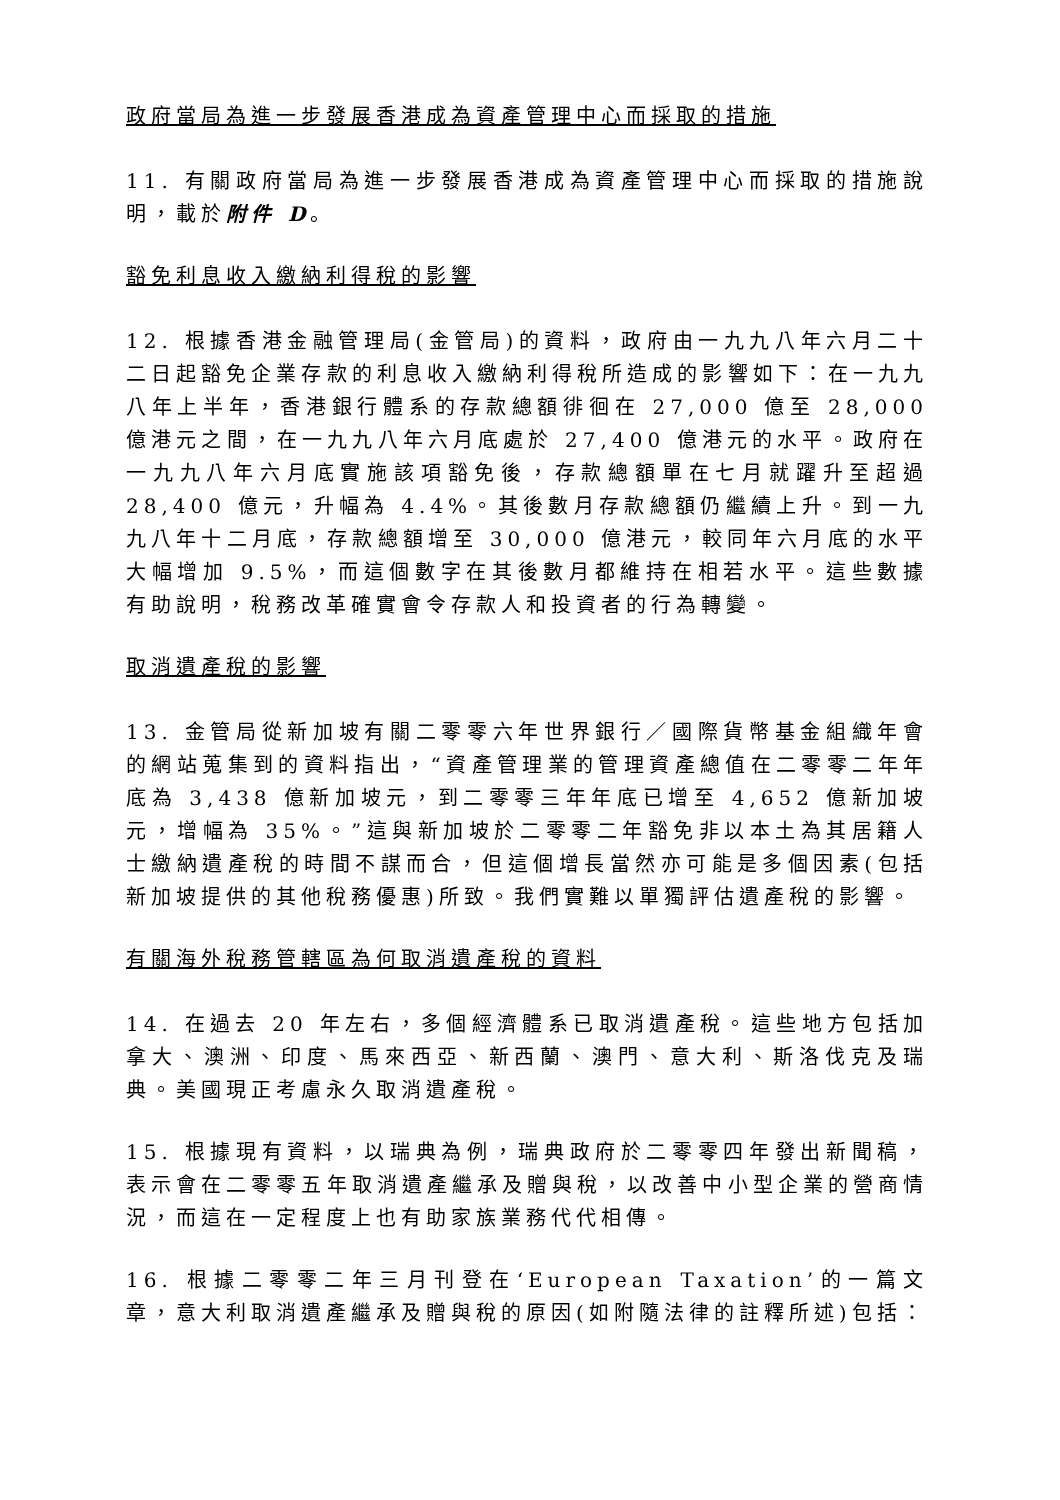政府當局為進一步發展香港成為資產管理中心而採取的措施
11. 有關政府當局為進一步發展香港成為資產管理中心而採取的措施說明，載於附件 D。
豁免利息收入繳納利得稅的影響
12. 根據香港金融管理局(金管局)的資料，政府由一九九八年六月二十二日起豁免企業存款的利息收入繳納利得稅所造成的影響如下：在一九九八年上半年，香港銀行體系的存款總額徘徊在 27,000 億至 28,000 億港元之間，在一九九八年六月底處於 27,400 億港元的水平。政府在一九九八年六月底實施該項豁免後，存款總額單在七月就躍升至超過 28,400 億元，升幅為 4.4%。其後數月存款總額仍繼續上升。到一九九八年十二月底，存款總額增至 30,000 億港元，較同年六月底的水平大幅增加 9.5%，而這個數字在其後數月都維持在相若水平。這些數據有助說明，稅務改革確實會令存款人和投資者的行為轉變。
取消遺產稅的影響
13. 金管局從新加坡有關二零零六年世界銀行／國際貨幣基金組織年會的網站蒐集到的資料指出，“資產管理業的管理資產總值在二零零二年年底為 3,438 億新加坡元，到二零零三年年底已增至 4,652 億新加坡元，增幅為 35%。”這與新加坡於二零零二年豁免非以本土為其居籍人士繳納遺產稅的時間不謀而合，但這個增長當然亦可能是多個因素(包括新加坡提供的其他稅務優惠)所致。我們實難以單獨評估遺產稅的影響。
有關海外稅務管轄區為何取消遺產稅的資料
14. 在過去 20 年左右，多個經濟體系已取消遺產稅。這些地方包括加拿大、澳洲、印度、馬來西亞、新西蘭、澳門、意大利、斯洛伐克及瑞典。美國現正考慮永久取消遺產稅。
15. 根據現有資料，以瑞典為例，瑞典政府於二零零四年發出新聞稿，表示會在二零零五年取消遺產繼承及贈與稅，以改善中小型企業的營商情況，而這在一定程度上也有助家族業務代代相傳。
16. 根據二零零二年三月刊登在‘European Taxation’的一篇文章，意大利取消遺產繼承及贈與稅的原因(如附隨法律的註釋所述)包括：